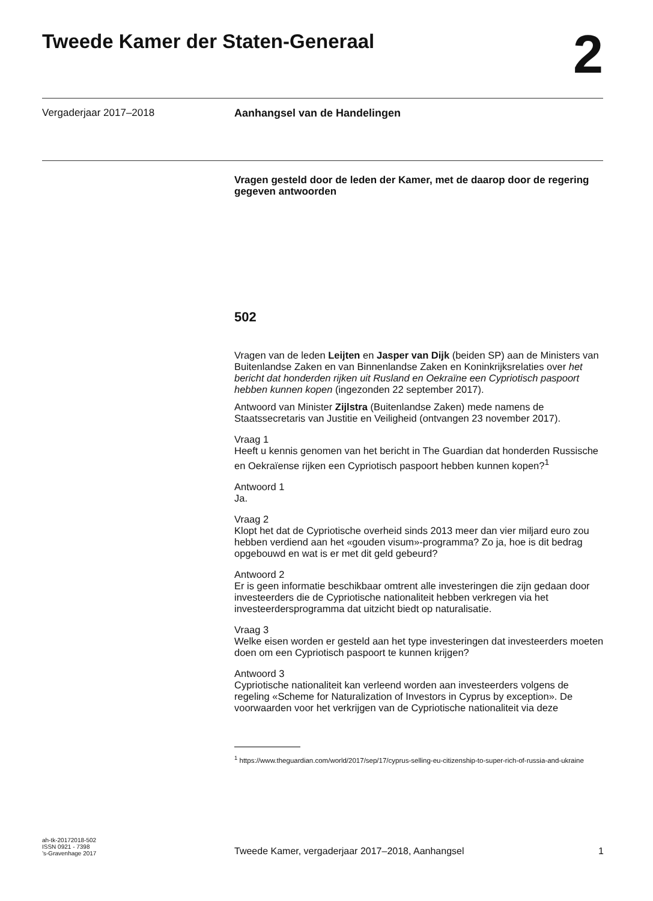Tweede Kamer der Staten-Generaal
2
Vergaderjaar 2017–2018 Aanhangsel van de Handelingen
Vragen gesteld door de leden der Kamer, met de daarop door de regering gegeven antwoorden
502
Vragen van de leden Leijten en Jasper van Dijk (beiden SP) aan de Ministers van Buitenlandse Zaken en van Binnenlandse Zaken en Koninkrijksrelaties over het bericht dat honderden rijken uit Rusland en Oekraïne een Cypriotisch paspoort hebben kunnen kopen (ingezonden 22 september 2017).
Antwoord van Minister Zijlstra (Buitenlandse Zaken) mede namens de Staatssecretaris van Justitie en Veiligheid (ontvangen 23 november 2017).
Vraag 1
Heeft u kennis genomen van het bericht in The Guardian dat honderden Russische en Oekraïense rijken een Cypriotisch paspoort hebben kunnen kopen?<sup>1</sup>
Antwoord 1
Ja.
Vraag 2
Klopt het dat de Cypriotische overheid sinds 2013 meer dan vier miljard euro zou hebben verdiend aan het «gouden visum»-programma? Zo ja, hoe is dit bedrag opgebouwd en wat is er met dit geld gebeurd?
Antwoord 2
Er is geen informatie beschikbaar omtrent alle investeringen die zijn gedaan door investeerders die de Cypriotische nationaliteit hebben verkregen via het investeerdersprogramma dat uitzicht biedt op naturalisatie.
Vraag 3
Welke eisen worden er gesteld aan het type investeringen dat investeerders moeten doen om een Cypriotisch paspoort te kunnen krijgen?
Antwoord 3
Cypriotische nationaliteit kan verleend worden aan investeerders volgens de regeling «Scheme for Naturalization of Investors in Cyprus by exception». De voorwaarden voor het verkrijgen van de Cypriotische nationaliteit via deze
<sup>1</sup> https://www.theguardian.com/world/2017/sep/17/cyprus-selling-eu-citizenship-to-super-rich-of-russia-and-ukraine
ah-tk-20172018-502
ISSN 0921 - 7398
’s-Gravenhage 2017
Tweede Kamer, vergaderjaar 2017–2018, Aanhangsel 1